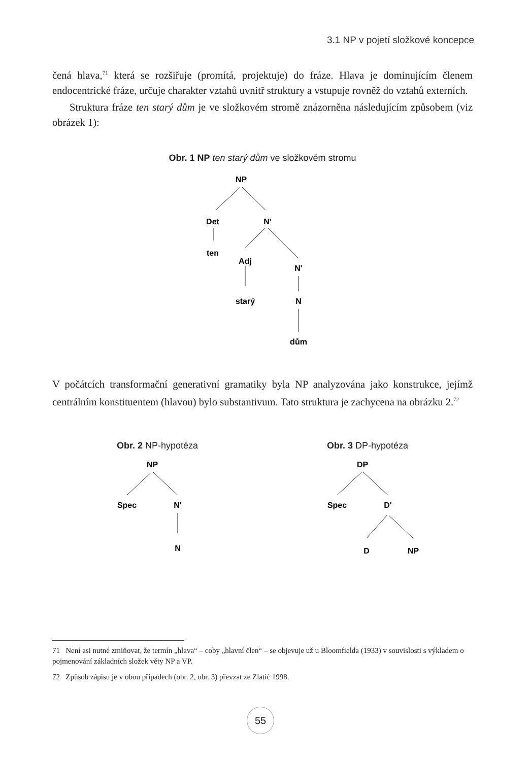3.1 NP v pojetí složkové koncepce
čená hlava,<sup>71</sup> která se rozšiřuje (promítá, projektuje) do fráze. Hlava je dominující­m členem endocentrické fráze, určuje charakter vztahů uvnitř struktury a vstupuje rovněž do vztahů externích.
Struktura fráze ten starý dům je ve složkovém stromě znázorněna následujícím způsobem (viz obrázek 1):
Obr. 1 NP ten starý dům ve složkovém stromu
NP
Det
N'
ten
Adj
N'
starý
N
dům
V počátcích transformační generativní gramatiky byla NP analyzována jako konstrukce, jejímž centrálním konstituentem (hlavou) bylo substantivum. Tato struktura je zachycena na obrázku 2.<sup>72</sup>
Obr. 2 NP-hypotéza
NP
Spec
N'
N
Obr. 3 DP-hypotéza
DP
Spec
D'
D
NP
71 Není asi nutné zmiňovat, že termín „hlava“ – coby „hlavní člen“ – se objevuje už u Bloomfielda (1933) v souvislosti s výkladem o pojmenování základních složek věty NP a VP.
72 Způsob zápisu je v obou případech (obr. 2, obr. 3) převzat ze Zlatić 1998.
55